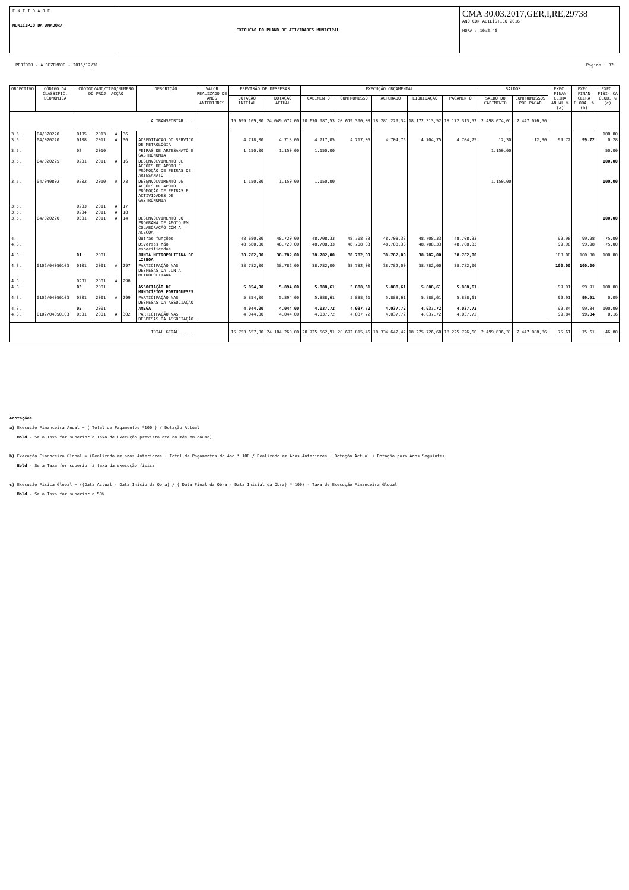E N T I D A D E
MUNICIPIO DA AMADORA
EXECUCAO DO PLANO DE ATIVIDADES MUNICIPAL
CMA 30.03.2017,GER,I,RE,29738
ANO CONTABILÍSTICO 2016
HORA : 10:2:46
PERÍODO - A DEZEMBRO - 2016/12/31 Pagina : 32
| OBJECTIVO | CÓDIGO DA CLASSIFIC. ECONÓMICA | CÓDIGO/ANO/TIPO/NUMERO DO PROJ. ACÇÃO | | | | DESCRIÇÃO | VALOR REALIZADO DE ANOS ANTERIORES | PREVISÃO DE DESPESAS | | EXECUÇÃO ORÇAMENTAL | | | | | SALDOS | | EXEC. FINAN CEIRA ANUAL % (a) | EXEC. FINAN CEIRA GLOBAL % (b) | EXEC. FISI- CA GLOB. % (c) |
| --- | --- | --- | --- | --- | --- | --- | --- | --- | --- | --- | --- | --- | --- | --- | --- | --- | --- | --- | --- |
| | | | | | | | | DOTAÇÃO INICIAL | DOTAÇÃO ACTUAL | CABIMENTO | COMPROMISSO | FACTURADO | LIQUIDAÇÃO | PAGAMENTO | SALDO DO CABIMENTO | COMPROMISSOS POR PAGAR | | | |
| A TRANSPORTAR ... | | | | | | | | 15.699.109,00 | 24.049.672,00 | 20.670.987,53 | 20.619.390,08 | 18.281.229,34 | 18.172.313,52 | 18.172.313,52 | 2.498.674,01 | 2.447.076,56 | | | |
| 3.5. | 04/020220 | 0105 | 2013 | A | 36 | | | | | | | | | | | | | | 100.00 |
| 3.5. | 04/020220 | 0108 | 2011 | A | 36 | ACREDITACAO DO SERVIÇO DE METROLOGIA | | 4.718,00 | 4.718,00 | 4.717,05 | 4.717,05 | 4.704,75 | 4.704,75 | 4.704,75 | 12,30 | 12,30 | 99.72 | 99.72 | 0.28 |
| 3.5. | | 02 | 2010 | | | FEIRAS DE ARTESANATO E GASTRONOMIA | | 1.150,00 | 1.150,00 | 1.150,00 | | | | | 1.150,00 | | | | 50.00 |
| 3.5. | 04/020225 | 0201 | 2011 | A | 16 | DESENVOLVIMENTO DE ACÇÕES DE APOIO E PROMOÇÃO DE FEIRAS DE ARTESANATO | | | | | | | | | | | | | 100.00 |
| 3.5. | 04/040802 | 0202 | 2010 | A | 73 | DESENVOLVIMENTO DE ACÇÕES DE APOIO E PROMOÇÃO DE FEIRAS E ACTIVIDADES DE GASTRONOMIA | | 1.150,00 | 1.150,00 | 1.150,00 | | | | | 1.150,00 | | | | 100.00 |
| 3.5. | | 0203 | 2011 | A | 17 | | | | | | | | | | | | | | |
| 3.5. | | 0204 | 2011 | A | 18 | | | | | | | | | | | | | | |
| 3.5. | 04/020220 | 0301 | 2011 | A | 14 | DESENVOLVIMENTO DO PROGRAMA DE APOIO EM COLABORAÇÃO COM A ACECOA | | | | | | | | | | | | | 100.00 |
| 4. | | | | | | Outras funções | | 48.680,00 | 48.720,00 | 48.708,33 | 48.708,33 | 48.708,33 | 48.708,33 | 48.708,33 | | | 99.98 | 99.98 | 75.00 |
| 4.3. | | | | | | Diversas não especificadas | | 48.680,00 | 48.720,00 | 48.708,33 | 48.708,33 | 48.708,33 | 48.708,33 | 48.708,33 | | | 99.98 | 99.98 | 75.00 |
| 4.3. | | 01 | 2001 | | | JUNTA METROPOLITANA DE LISBOA | | 38.782,00 | 38.782,00 | 38.782,00 | 38.782,00 | 38.782,00 | 38.782,00 | 38.782,00 | | | 100.00 | 100.00 | 100.00 |
| 4.3. | 0102/04050103 | 0101 | 2001 | A | 297 | PARTICIPAÇÃO NAS DESPESAS DA JUNTA METROPOLITANA | | 38.782,00 | 38.782,00 | 38.782,00 | 38.782,00 | 38.782,00 | 38.782,00 | 38.782,00 | | | 100.00 | 100.00 | |
| 4.3. | | 0201 | 2001 | A | 298 | | | | | | | | | | | | | | |
| 4.3. | | 03 | 2001 | | | ASSOCIAÇÃO DE MUNICÍPIOS PORTUGUESES | | 5.854,00 | 5.894,00 | 5.888,61 | 5.888,61 | 5.888,61 | 5.888,61 | 5.888,61 | | | 99.91 | 99.91 | 100.00 |
| 4.3. | 0102/04050103 | 0301 | 2001 | A | 299 | PARTICIPAÇÃO NAS DESPESAS DA ASSOCIAÇÃO | | 5.854,00 | 5.894,00 | 5.888,61 | 5.888,61 | 5.888,61 | 5.888,61 | 5.888,61 | | | 99.91 | 99.91 | 0.09 |
| 4.3. | | 05 | 2001 | | | AMEGA | | 4.044,00 | 4.044,00 | 4.037,72 | 4.037,72 | 4.037,72 | 4.037,72 | 4.037,72 | | | 99.84 | 99.84 | 100.00 |
| 4.3. | 0102/04050103 | 0501 | 2001 | A | 302 | PARTICIPAÇÃO NAS DESPESAS DA ASSOCIAÇÃO | | 4.044,00 | 4.044,00 | 4.037,72 | 4.037,72 | 4.037,72 | 4.037,72 | 4.037,72 | | | 99.84 | 99.84 | 0.16 |
| TOTAL GERAL ..... | | | | | | | | 15.753.657,00 | 24.104.260,00 | 20.725.562,91 | 20.672.815,46 | 18.334.642,42 | 18.225.726,60 | 18.225.726,60 | 2.499.836,31 | 2.447.088,86 | 75.61 | 75.61 | 46.80 |
Anotações
a) Execução Financeira Anual = ( Total de Pagamentos *100 ) / Dotação Actual
Bold - Se a Taxa for superior à Taxa de Execução prevista até ao mês em causa)
b) Execução Financeira Global = (Realizado em anos Anteriores + Total de Pagamentos do Ano * 100 / Realizado em Anos Anteriores + Dotação Actual + Dotação para Anos Seguintes
Bold - Se a Taxa for superior à taxa da execução fisica
c) Execução Fisica Global = ((Data Actual - Data Inicio da Obra) / ( Data Final da Obra - Data Inicial da Obra) * 100) - Taxa de Execução Financeira Global
Bold - Se a Taxa for superior a 50%